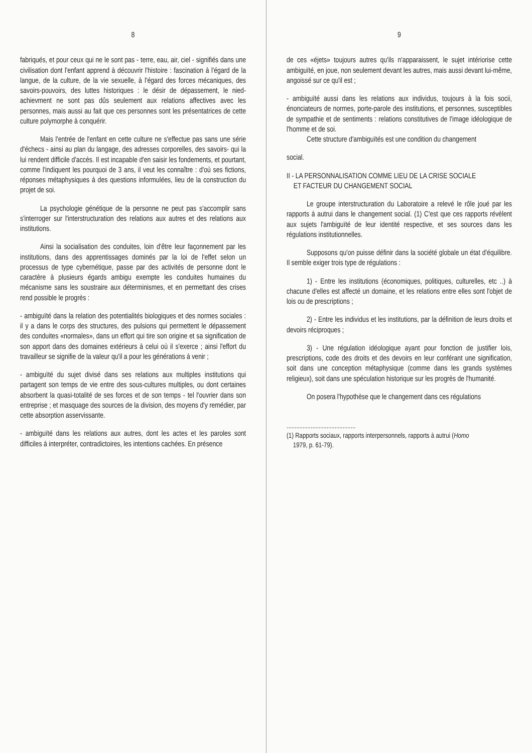8
fabriqués, et pour ceux qui ne le sont pas - terre, eau, air, ciel - signifiés dans une civilisation dont l'enfant apprend à découvrir l'histoire : fascination à l'égard de la langue, de la culture, de la vie sexuelle, à l'égard des forces mécaniques, des savoirs-pouvoirs, des luttes historiques : le désir de dépassement, le nied-achievment ne sont pas dûs seulement aux relations affectives avec les personnes, mais aussi au fait que ces personnes sont les présentatrices de cette culture polymorphe à conquérir.
Mais l'entrée de l'enfant en cette culture ne s'effectue pas sans une série d'échecs - ainsi au plan du langage, des adresses corporelles, des savoirs- qui la lui rendent difficile d'accès. Il est incapable d'en saisir les fondements, et pourtant, comme l'indiquent les pourquoi de 3 ans, il veut les connaître : d'où ses fictions, réponses métaphysiques à des questions informulées, lieu de la construction du projet de soi.
La psychologie génétique de la personne ne peut pas s'accomplir sans s'interroger sur l'interstructuration des relations aux autres et des relations aux institutions.
Ainsi la socialisation des conduites, loin d'être leur façonnement par les institutions, dans des apprentissages dominés par la loi de l'effet selon un processus de type cybernétique, passe par des activités de personne dont le caractère à plusieurs égards ambigu exempte les conduites humaines du mécanisme sans les soustraire aux déterminismes, et en permettant des crises rend possible le progrès :
- ambiguïté dans la relation des potentialités biologiques et des normes sociales : il y a dans le corps des structures, des pulsions qui permettent le dépassement des conduites «normales», dans un effort qui tire son origine et sa signification de son apport dans des domaines extérieurs à celui où il s'exerce ; ainsi l'effort du travailleur se signifie de la valeur qu'il a pour les générations à venir ;
- ambiguïté du sujet divisé dans ses relations aux multiples institutions qui partagent son temps de vie entre des sous-cultures multiples, ou dont certaines absorbent la quasi-totalité de ses forces et de son temps - tel l'ouvrier dans son entreprise ; et masquage des sources de la division, des moyens d'y remédier, par cette absorption asservissante.
- ambiguïté dans les relations aux autres, dont les actes et les paroles sont difficiles à interpréter, contradictoires, les intentions cachées. En présence
9
de ces «éjets» toujours autres qu'ils n'apparaissent, le sujet intériorise cette ambiguïté, en joue, non seulement devant les autres, mais aussi devant lui-même, angoissé sur ce qu'il est ;
- ambiguïté aussi dans les relations aux individus, toujours à la fois socii, énonciateurs de normes, porte-parole des institutions, et personnes, susceptibles de sympathie et de sentiments : relations constitutives de l'image idéologique de l'homme et de soi.
Cette structure d'ambiguïtés est une condition du changement
social.
II - LA PERSONNALISATION COMME LIEU DE LA CRISE SOCIALE
ET FACTEUR DU CHANGEMENT SOCIAL
Le groupe interstructuration du Laboratoire a relevé le rôle joué par les rapports à autrui dans le changement social. (1) C'est que ces rapports révèlent aux sujets l'ambiguïté de leur identité respective, et ses sources dans les régulations institutionnelles.
Supposons qu'on puisse définir dans la société globale un état d'équilibre. Il semble exiger trois type de régulations :
1) - Entre les institutions (économiques, politiques, culturelles, etc ..) à chacune d'elles est affecté un domaine, et les relations entre elles sont l'objet de lois ou de prescriptions ;
2) - Entre les individus et les institutions, par la définition de leurs droits et devoirs réciproques ;
3) - Une régulation idéologique ayant pour fonction de justifier lois, prescriptions, code des droits et des devoirs en leur conférant une signification, soit dans une conception métaphysique (comme dans les grands systèmes religieux), soit dans une spéculation historique sur les progrès de l'humanité.
On posera l'hypothèse que le changement dans ces régulations
...........................................
(1) Rapports sociaux, rapports interpersonnels, rapports à autrui (Homo
1979, p. 61-79).